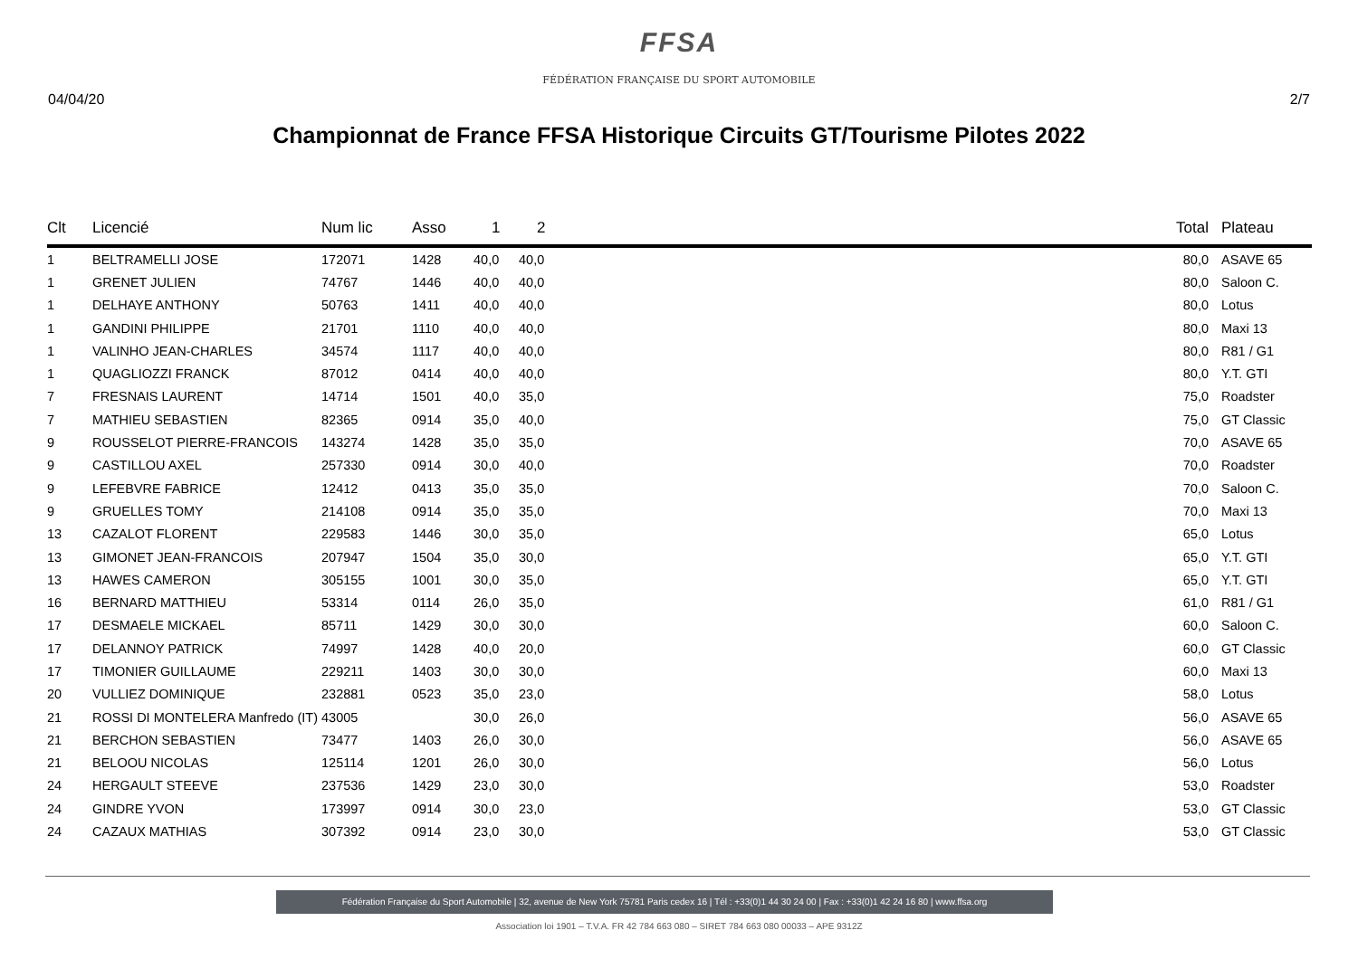FFSA
FÉDÉRATION FRANÇAISE DU SPORT AUTOMOBILE
04/04/20 2/7
Championnat de France FFSA Historique Circuits GT/Tourisme Pilotes 2022
| Clt | Licencié | Num lic | Asso | 1 | 2 | | Total | Plateau |
| --- | --- | --- | --- | --- | --- | --- | --- | --- |
| 1 | BELTRAMELLI JOSE | 172071 | 1428 | 40,0 | 40,0 | | 80,0 | ASAVE 65 |
| 1 | GRENET JULIEN | 74767 | 1446 | 40,0 | 40,0 | | 80,0 | Saloon C. |
| 1 | DELHAYE ANTHONY | 50763 | 1411 | 40,0 | 40,0 | | 80,0 | Lotus |
| 1 | GANDINI PHILIPPE | 21701 | 1110 | 40,0 | 40,0 | | 80,0 | Maxi 13 |
| 1 | VALINHO JEAN-CHARLES | 34574 | 1117 | 40,0 | 40,0 | | 80,0 | R81 / G1 |
| 1 | QUAGLIOZZI FRANCK | 87012 | 0414 | 40,0 | 40,0 | | 80,0 | Y.T. GTI |
| 7 | FRESNAIS LAURENT | 14714 | 1501 | 40,0 | 35,0 | | 75,0 | Roadster |
| 7 | MATHIEU SEBASTIEN | 82365 | 0914 | 35,0 | 40,0 | | 75,0 | GT Classic |
| 9 | ROUSSELOT PIERRE-FRANCOIS | 143274 | 1428 | 35,0 | 35,0 | | 70,0 | ASAVE 65 |
| 9 | CASTILLOU AXEL | 257330 | 0914 | 30,0 | 40,0 | | 70,0 | Roadster |
| 9 | LEFEBVRE FABRICE | 12412 | 0413 | 35,0 | 35,0 | | 70,0 | Saloon C. |
| 9 | GRUELLES TOMY | 214108 | 0914 | 35,0 | 35,0 | | 70,0 | Maxi 13 |
| 13 | CAZALOT FLORENT | 229583 | 1446 | 30,0 | 35,0 | | 65,0 | Lotus |
| 13 | GIMONET JEAN-FRANCOIS | 207947 | 1504 | 35,0 | 30,0 | | 65,0 | Y.T. GTI |
| 13 | HAWES CAMERON | 305155 | 1001 | 30,0 | 35,0 | | 65,0 | Y.T. GTI |
| 16 | BERNARD MATTHIEU | 53314 | 0114 | 26,0 | 35,0 | | 61,0 | R81 / G1 |
| 17 | DESMAELE MICKAEL | 85711 | 1429 | 30,0 | 30,0 | | 60,0 | Saloon C. |
| 17 | DELANNOY PATRICK | 74997 | 1428 | 40,0 | 20,0 | | 60,0 | GT Classic |
| 17 | TIMONIER GUILLAUME | 229211 | 1403 | 30,0 | 30,0 | | 60,0 | Maxi 13 |
| 20 | VULLIEZ DOMINIQUE | 232881 | 0523 | 35,0 | 23,0 | | 58,0 | Lotus |
| 21 | ROSSI DI MONTELERA Manfredo (IT) | 43005 | | 30,0 | 26,0 | | 56,0 | ASAVE 65 |
| 21 | BERCHON SEBASTIEN | 73477 | 1403 | 26,0 | 30,0 | | 56,0 | ASAVE 65 |
| 21 | BELOOU NICOLAS | 125114 | 1201 | 26,0 | 30,0 | | 56,0 | Lotus |
| 24 | HERGAULT STEEVE | 237536 | 1429 | 23,0 | 30,0 | | 53,0 | Roadster |
| 24 | GINDRE YVON | 173997 | 0914 | 30,0 | 23,0 | | 53,0 | GT Classic |
| 24 | CAZAUX MATHIAS | 307392 | 0914 | 23,0 | 30,0 | | 53,0 | GT Classic |
Fédération Française du Sport Automobile | 32, avenue de New York 75781 Paris cedex 16 | Tél : +33(0)1 44 30 24 00 | Fax : +33(0)1 42 24 16 80 | www.ffsa.org
Association loi 1901 – T.V.A. FR 42 784 663 080 – SIRET 784 663 080 00033 – APE 9312Z